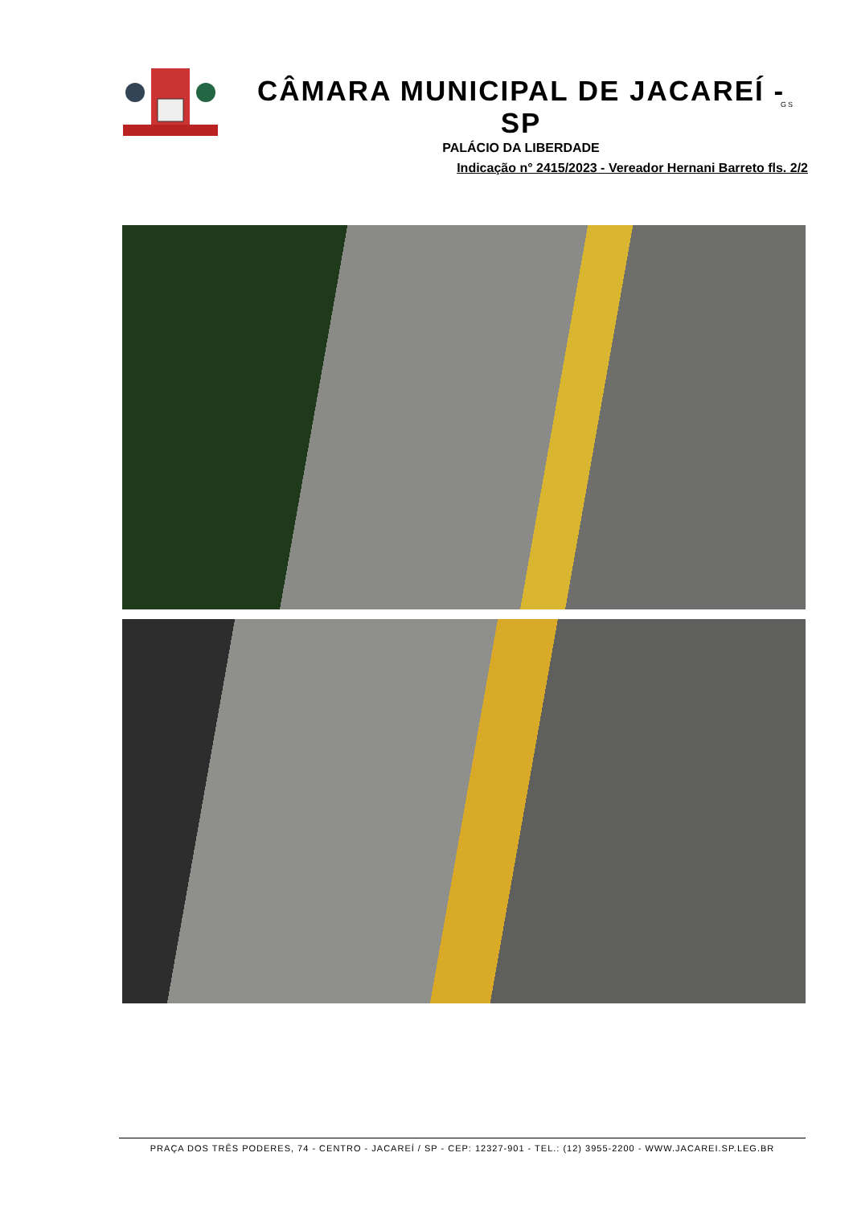CÂMARA MUNICIPAL DE JACAREÍ - SP
PALÁCIO DA LIBERDADE
GS
Indicação n° 2415/2023 - Vereador Hernani Barreto fls. 2/2
PRAÇA DOS TRÊS PODERES, 74 - CENTRO - JACAREÍ / SP - CEP: 12327-901 - TEL.: (12) 3955-2200 - WWW.JACAREI.SP.LEG.BR